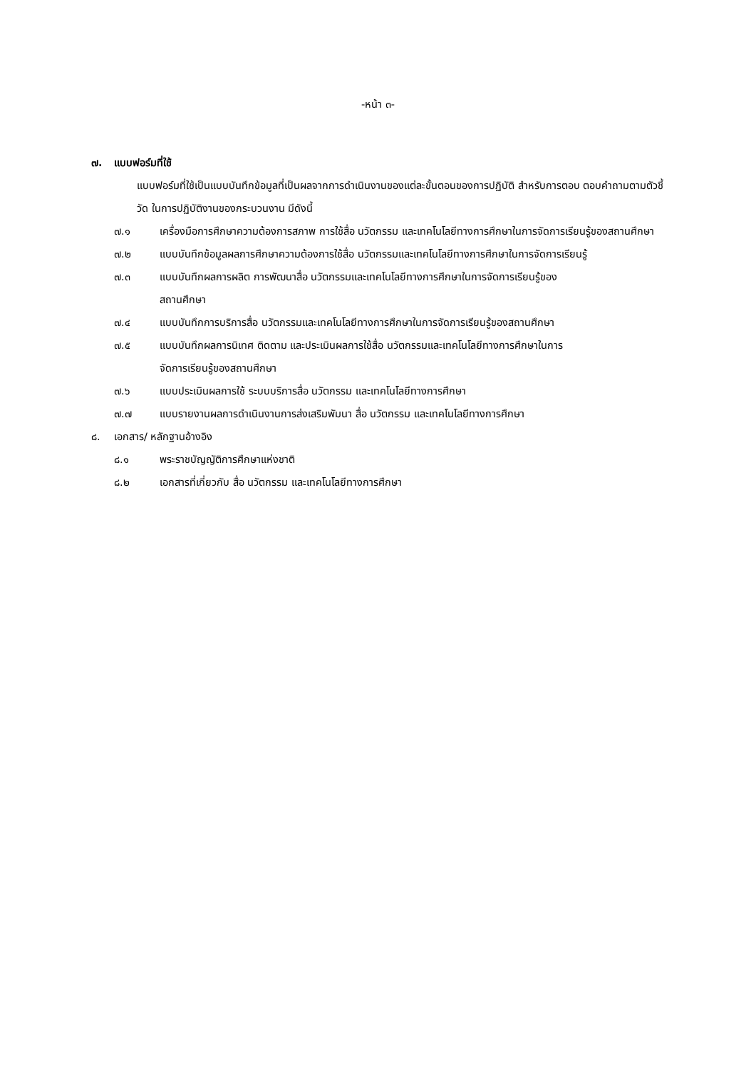-หน้า ๓-
๗. แบบฟอร์มที่ใช้
แบบฟอร์มที่ใช้เป็นแบบบันทึกข้อมูลที่เป็นผลจากการดำเนินงานของแต่ละขั้นตอนของการปฏิบัติ สำหรับการตอบ ตอบคำถามตามตัวชี้วัด ในการปฏิบัติงานของกระบวนงาน มีดังนี้
๗.๑ เครื่องมือการศึกษาความต้องการสภาพ การใช้สื่อ นวัตกรรม และเทคโนโลยีทางการศึกษาในการจัดการเรียนรู้ของสถานศึกษา
๗.๒ แบบบันทึกข้อมูลผลการศึกษาความต้องการใช้สื่อ นวัตกรรมและเทคโนโลยีทางการศึกษาในการจัดการเรียนรู้
๗.๓ แบบบันทึกผลการผลิต การพัฒนาสื่อ นวัตกรรมและเทคโนโลยีทางการศึกษาในการจัดการเรียนรู้ของ
สถานศึกษา
๗.๔ แบบบันทึกการบริการสื่อ นวัตกรรมและเทคโนโลยีทางการศึกษาในการจัดการเรียนรู้ของสถานศึกษา
๗.๕ แบบบันทึกผลการนิเทศ ติดตาม และประเมินผลการใช้สื่อ นวัตกรรมและเทคโนโลยีทางการศึกษาในการ
จัดการเรียนรู้ของสถานศึกษา
๗.๖ แบบประเมินผลการใช้ ระบบบริการสื่อ นวัตกรรม และเทคโนโลยีทางการศึกษา
๗.๗ แบบรายงานผลการดำเนินงานการส่งเสริมพัมนา สื่อ นวัตกรรม และเทคโนโลยีทางการศึกษา
๘. เอกสาร/ หลักฐานอ้างอิง
๘.๑ พระราชบัญญัติการศึกษาแห่งชาติ
๘.๒ เอกสารที่เกี่ยวกับ สื่อ นวัตกรรม และเทคโนโลยีทางการศึกษา